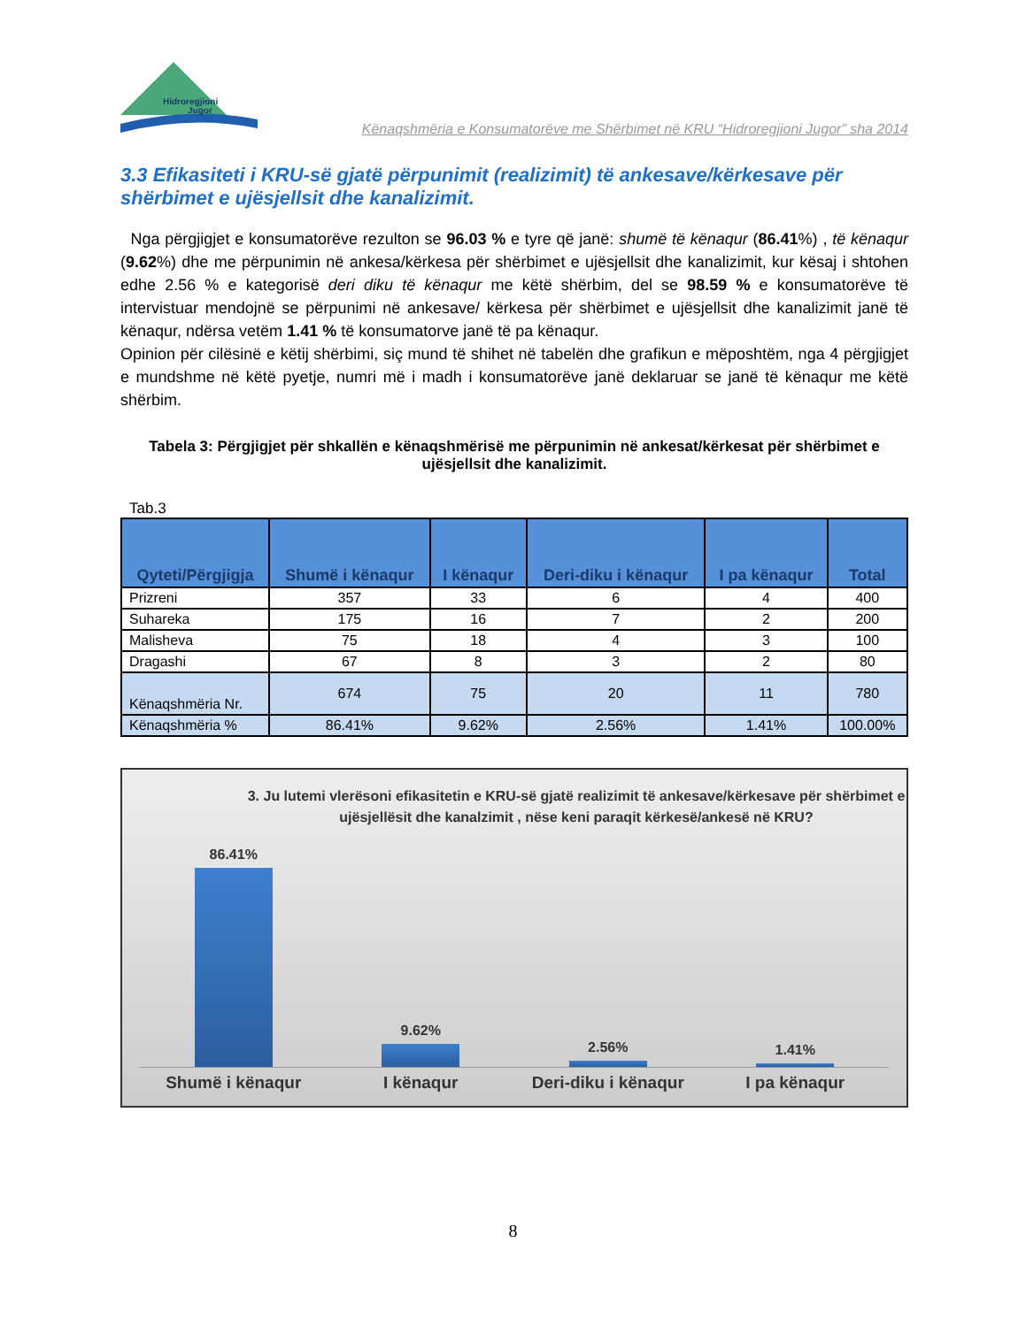Hidroregjioni
Jugor
Kënaqshmëria e Konsumatorëve me Shërbimet në KRU “Hidroregjioni Jugor” sha 2014
3.3 Efikasiteti i KRU-së gjatë përpunimit (realizimit) të ankesave/kërkesave për shërbimet e ujësjellsit dhe kanalizimit.
Nga përgjigjet e konsumatorëve rezulton se 96.03 % e tyre që janë: shumë të kënaqur (86.41%) , të kënaqur (9.62%) dhe me përpunimin në ankesa/kërkesa për shërbimet e ujësjellsit dhe kanalizimit, kur kësaj i shtohen edhe 2.56 % e kategorisë deri diku të kënaqur me këtë shërbim, del se 98.59 % e konsumatorëve të intervistuar mendojnë se përpunimi në ankesave/ kërkesa për shërbimet e ujësjellsit dhe kanalizimit janë të kënaqur, ndërsa vetëm 1.41 % të konsumatorve janë të pa kënaqur.
Opinion për cilësinë e këtij shërbimi, siç mund të shihet në tabelën dhe grafikun e mëposhtëm, nga 4 përgjigjet e mundshme në këtë pyetje, numri më i madh i konsumatorëve janë deklaruar se janë të kënaqur me këtë shërbim.
Tabela 3: Përgjigjet për shkallën e kënaqshmërisë me përpunimin në ankesat/kërkesat për shërbimet e ujësjellsit dhe kanalizimit.
Tab.3
| Qyteti/Përgjigja | Shumë i kënaqur | I kënaqur | Deri-diku i kënaqur | I pa kënaqur | Total |
| --- | --- | --- | --- | --- | --- |
| Prizreni | 357 | 33 | 6 | 4 | 400 |
| Suhareka | 175 | 16 | 7 | 2 | 200 |
| Malisheva | 75 | 18 | 4 | 3 | 100 |
| Dragashi | 67 | 8 | 3 | 2 | 80 |
| Kënaqshmëria Nr. | 674 | 75 | 20 | 11 | 780 |
| Kënaqshmëria % | 86.41% | 9.62% | 2.56% | 1.41% | 100.00% |
3. Ju lutemi vlerësoni efikasitetin e KRU-së gjatë realizimit të ankesave/kërkesave për shërbimet e ujësjellësit dhe kanalzimit , nëse keni paraqit kërkesë/ankesë në KRU?
86.41%
9.62%
2.56%
1.41%
Shumë i kënaqur I kënaqur Deri-diku i kënaqur I pa kënaqur
8